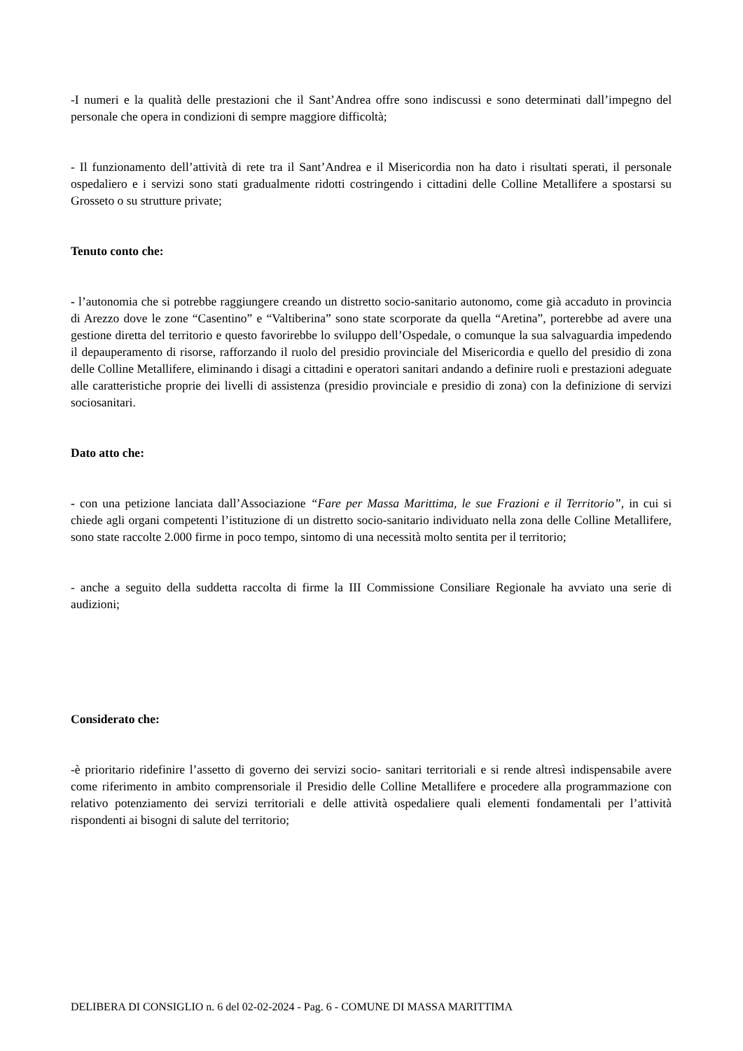-I numeri e la qualità delle prestazioni che il Sant’Andrea offre sono indiscussi e sono determinati dall’impegno del personale che opera in condizioni di sempre maggiore difficoltà;
- Il funzionamento dell’attività di rete tra il Sant’Andrea e il Misericordia non ha dato i risultati sperati, il personale ospedaliero e i servizi sono stati gradualmente ridotti costringendo i cittadini delle Colline Metallifere a spostarsi su Grosseto o su strutture private;
Tenuto conto che:
- l’autonomia che si potrebbe raggiungere creando un distretto socio-sanitario autonomo, come già accaduto in provincia di Arezzo dove le zone “Casentino” e “Valtiberina” sono state scorporate da quella “Aretina”, porterebbe ad avere una gestione diretta del territorio e questo favorirebbe lo sviluppo dell’Ospedale, o comunque la sua salvaguardia impedendo il depauperamento di risorse, rafforzando il ruolo del presidio provinciale del Misericordia e quello del presidio di zona delle Colline Metallifere, eliminando i disagi a cittadini e operatori sanitari andando a definire ruoli e prestazioni adeguate alle caratteristiche proprie dei livelli di assistenza (presidio provinciale e presidio di zona) con la definizione di servizi sociosanitari.
Dato atto che:
- con una petizione lanciata dall’Associazione “Fare per Massa Marittima, le sue Frazioni e il Territorio”, in cui si chiede agli organi competenti l’istituzione di un distretto socio-sanitario individuato nella zona delle Colline Metallifere, sono state raccolte 2.000 firme in poco tempo, sintomo di una necessità molto sentita per il territorio;
- anche a seguito della suddetta raccolta di firme la III Commissione Consiliare Regionale ha avviato una serie di audizioni;
Considerato che:
-è prioritario ridefinire l’assetto di governo dei servizi socio- sanitari territoriali e si rende altresì indispensabile avere come riferimento in ambito comprensoriale il Presidio delle Colline Metallifere e procedere alla programmazione con relativo potenziamento dei servizi territoriali e delle attività ospedaliere quali elementi fondamentali per l’attività rispondenti ai bisogni di salute del territorio;
DELIBERA DI CONSIGLIO n. 6 del 02-02-2024 - Pag. 6 - COMUNE DI MASSA MARITTIMA